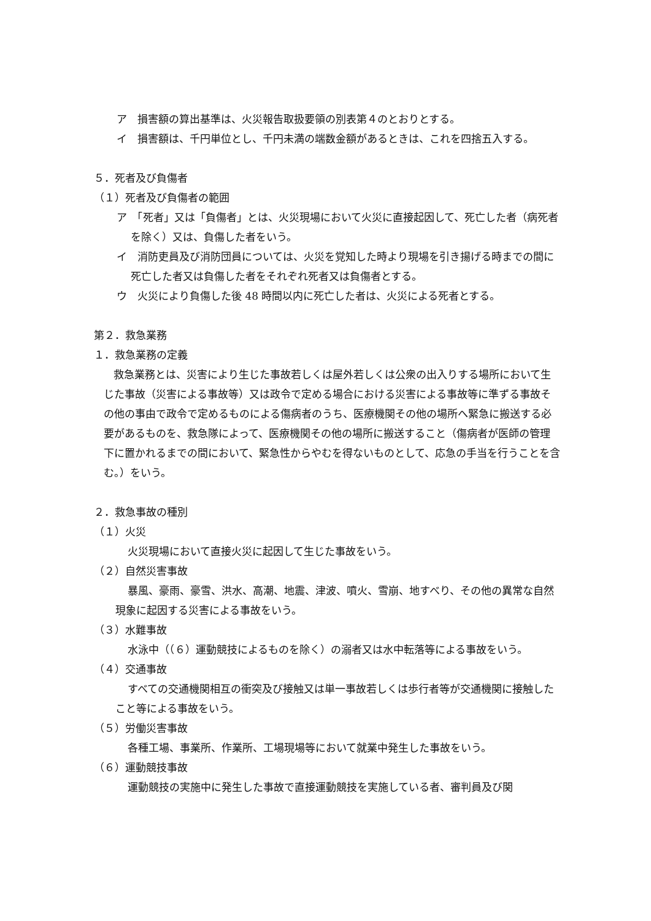ア　損害額の算出基準は、火災報告取扱要領の別表第４のとおりとする。
イ　損害額は、千円単位とし、千円未満の端数金額があるときは、これを四捨五入する。
５．死者及び負傷者
（１）死者及び負傷者の範囲
ア　「死者」又は「負傷者」とは、火災現場において火災に直接起因して、死亡した者（病死者を除く）又は、負傷した者をいう。
イ　消防吏員及び消防団員については、火災を覚知した時より現場を引き揚げる時までの間に死亡した者又は負傷した者をそれぞれ死者又は負傷者とする。
ウ　火災により負傷した後 48 時間以内に死亡した者は、火災による死者とする。
第２．救急業務
１．救急業務の定義
救急業務とは、災害により生じた事故若しくは屋外若しくは公衆の出入りする場所において生じた事故（災害による事故等）又は政令で定める場合における災害による事故等に準ずる事故その他の事由で政令で定めるものによる傷病者のうち、医療機関その他の場所へ緊急に搬送する必要があるものを、救急隊によって、医療機関その他の場所に搬送すること（傷病者が医師の管理下に置かれるまでの間において、緊急性からやむを得ないものとして、応急の手当を行うことを含む。）をいう。
２．救急事故の種別
（１）火災
火災現場において直接火災に起因して生じた事故をいう。
（２）自然災害事故
暴風、豪雨、豪雪、洪水、高潮、地震、津波、噴火、雪崩、地すべり、その他の異常な自然現象に起因する災害による事故をいう。
（３）水難事故
水泳中（（６）運動競技によるものを除く）の溺者又は水中転落等による事故をいう。
（４）交通事故
すべての交通機関相互の衝突及び接触又は単一事故若しくは歩行者等が交通機関に接触したこと等による事故をいう。
（５）労働災害事故
各種工場、事業所、作業所、工場現場等において就業中発生した事故をいう。
（６）運動競技事故
運動競技の実施中に発生した事故で直接運動競技を実施している者、審判員及び関